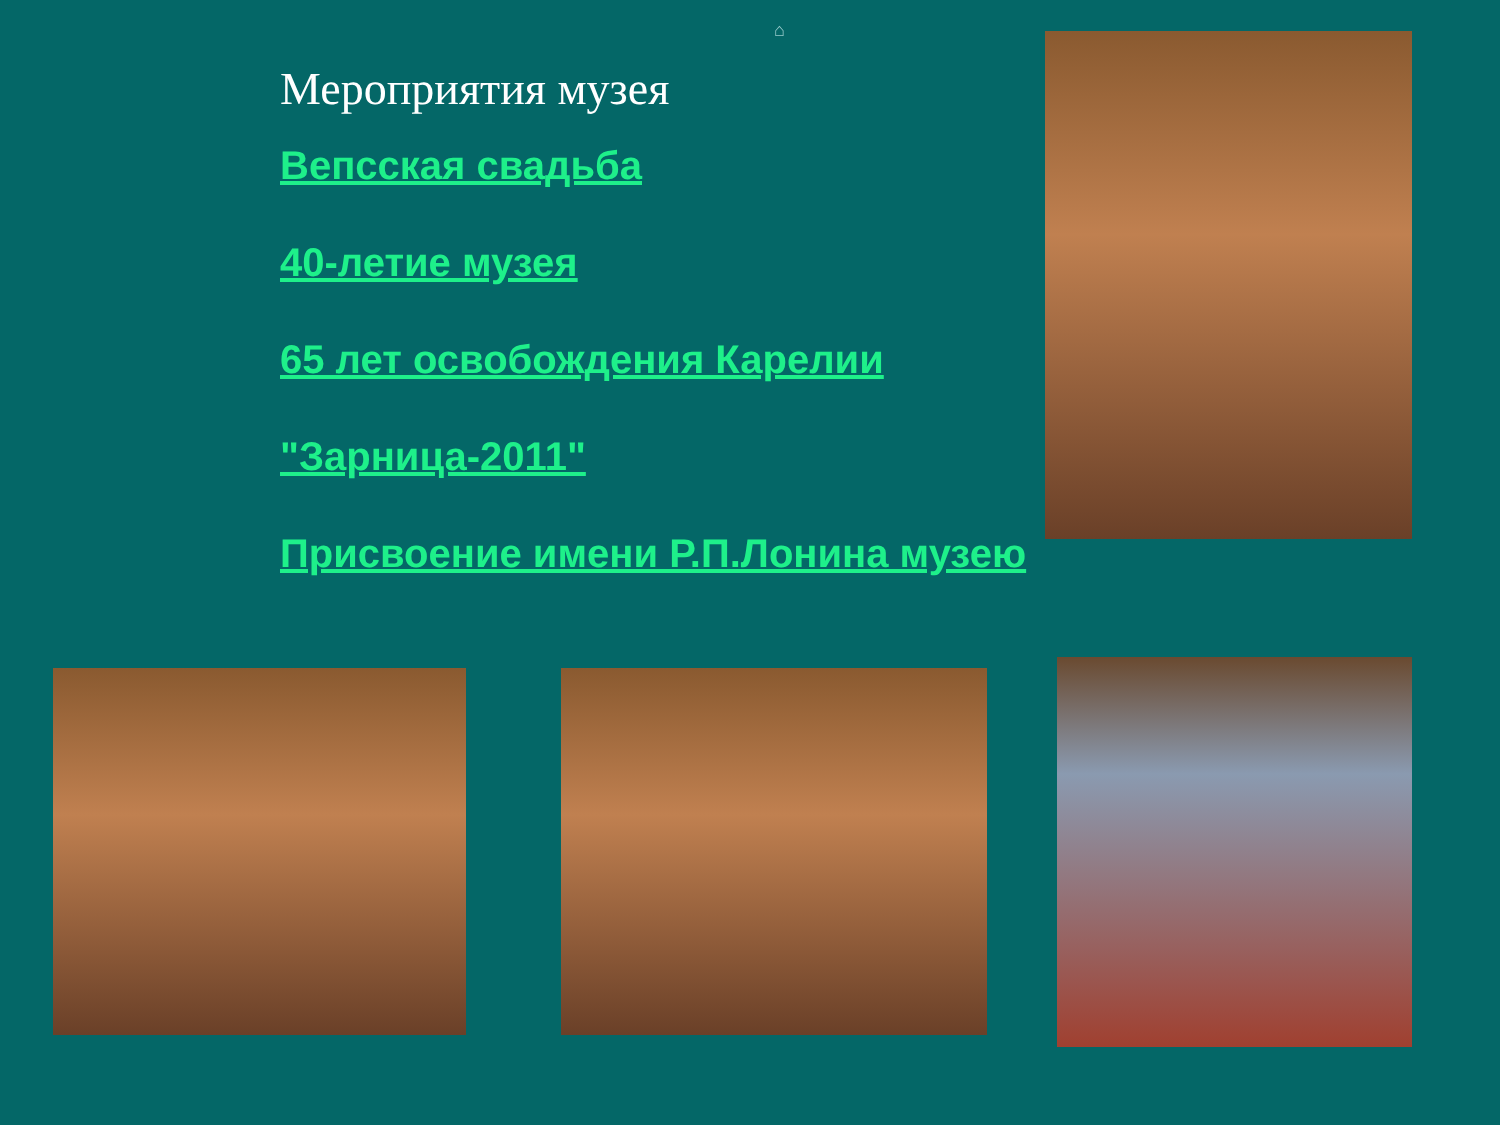⌂
Мероприятия музея
Вепсская свадьба
40-летие музея
65 лет освобождения Карелии
"Зарница-2011"
Присвоение имени Р.П.Лонина музею